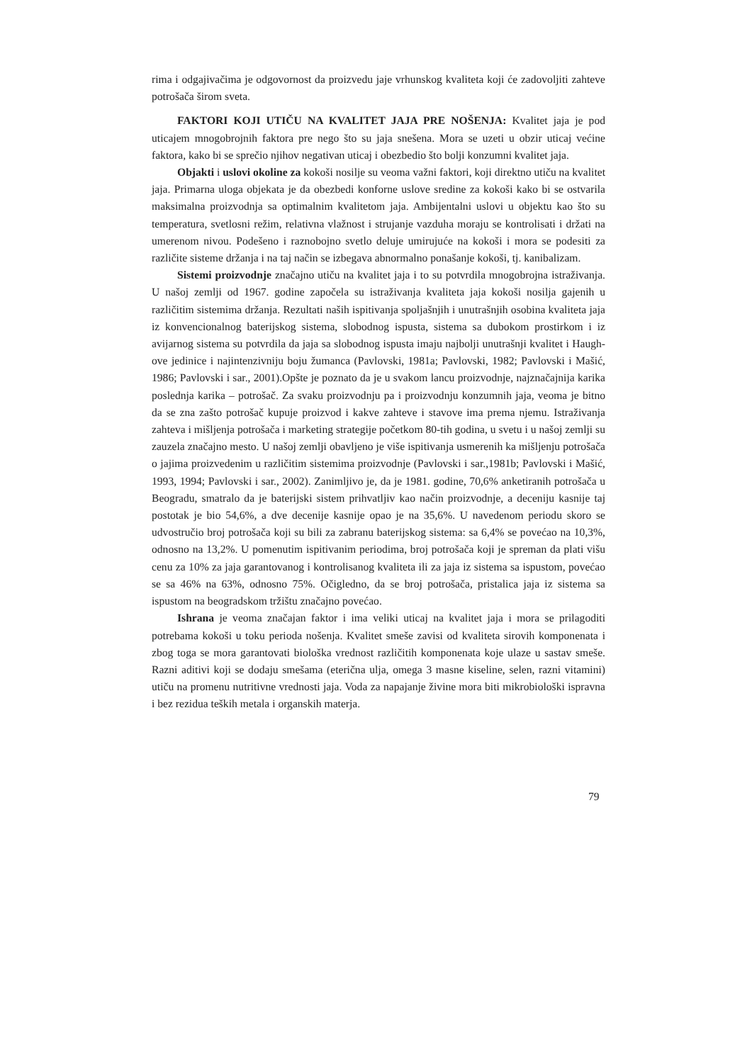rima i odgajivačima je odgovornost da proizvedu jaje vrhunskog kvaliteta koji će zadovoljiti zahteve potrošača širom sveta.
FAKTORI KOJI UTIČU NA KVALITET JAJA PRE NOŠENJA: Kvalitet jaja je pod uticajem mnogobrojnih faktora pre nego što su jaja snešena. Mora se uzeti u obzir uticaj većine faktora, kako bi se sprečio njihov negativan uticaj i obezbedio što bolji konzumni kvalitet jaja.
Objakti i uslovi okoline za kokoši nosilje su veoma važni faktori, koji direktno utiču na kvalitet jaja. Primarna uloga objekata je da obezbedi konforne uslove sredine za kokoši kako bi se ostvarila maksimalna proizvodnja sa optimalnim kvalitetom jaja. Ambijentalni uslovi u objektu kao što su temperatura, svetlosni režim, relativna vlažnost i strujanje vazduha moraju se kontrolisati i držati na umerenom nivou. Podešeno i raznobojno svetlo deluje umirujuće na kokoši i mora se podesiti za različite sisteme držanja i na taj način se izbegava abnormalno ponašanje kokoši, tj. kanibalizam.
Sistemi proizvodnje značajno utiču na kvalitet jaja i to su potvrdila mnogobrojna istraživanja. U našoj zemlji od 1967. godine započela su istraživanja kvaliteta jaja kokoši nosilja gajenih u različitim sistemima držanja. Rezultati naših ispitivanja spoljašnjih i unutrašnjih osobina kvaliteta jaja iz konvencionalnog baterijskog sistema, slobodnog ispusta, sistema sa dubokom prostirkom i iz avijarnog sistema su potvrdila da jaja sa slobodnog ispusta imaju najbolji unutrašnji kvalitet i Haugh-ove jedinice i najintenzivniju boju žumanca (Pavlovski, 1981a; Pavlovski, 1982; Pavlovski i Mašić, 1986; Pavlovski i sar., 2001).Opšte je poznato da je u svakom lancu proizvodnje, najznačajnija karika poslednja karika – potrošač. Za svaku proizvodnju pa i proizvodnju konzumnih jaja, veoma je bitno da se zna zašto potrošač kupuje proizvod i kakve zahteve i stavove ima prema njemu. Istraživanja zahteva i mišljenja potrošača i marketing strategije početkom 80-tih godina, u svetu i u našoj zemlji su zauzela značajno mesto. U našoj zemlji obavljeno je više ispitivanja usmerenih ka mišljenju potrošača o jajima proizvedenim u različitim sistemima proizvodnje (Pavlovski i sar.,1981b; Pavlovski i Mašić, 1993, 1994; Pavlovski i sar., 2002). Zanimljivo je, da je 1981. godine, 70,6% anketiranih potrošača u Beogradu, smatralo da je baterijski sistem prihvatljiv kao način proizvodnje, a deceniju kasnije taj postotak je bio 54,6%, a dve decenije kasnije opao je na 35,6%. U navedenom periodu skoro se udvostručio broj potrošača koji su bili za zabranu baterijskog sistema: sa 6,4% se povećao na 10,3%, odnosno na 13,2%. U pomenutim ispitivanim periodima, broj potrošača koji je spreman da plati višu cenu za 10% za jaja garantovanog i kontrolisanog kvaliteta ili za jaja iz sistema sa ispustom, povećao se sa 46% na 63%, odnosno 75%. Očigledno, da se broj potrošača, pristalica jaja iz sistema sa ispustom na beogradskom tržištu značajno povećao.
Ishrana je veoma značajan faktor i ima veliki uticaj na kvalitet jaja i mora se prilagoditi potrebama kokoši u toku perioda nošenja. Kvalitet smeše zavisi od kvaliteta sirovih komponenata i zbog toga se mora garantovati biološka vrednost različitih komponenata koje ulaze u sastav smeše. Razni aditivi koji se dodaju smešama (eterična ulja, omega 3 masne kiseline, selen, razni vitamini) utiču na promenu nutritivne vrednosti jaja. Voda za napajanje živine mora biti mikrobiološki ispravna i bez rezidua teških metala i organskih materja.
79